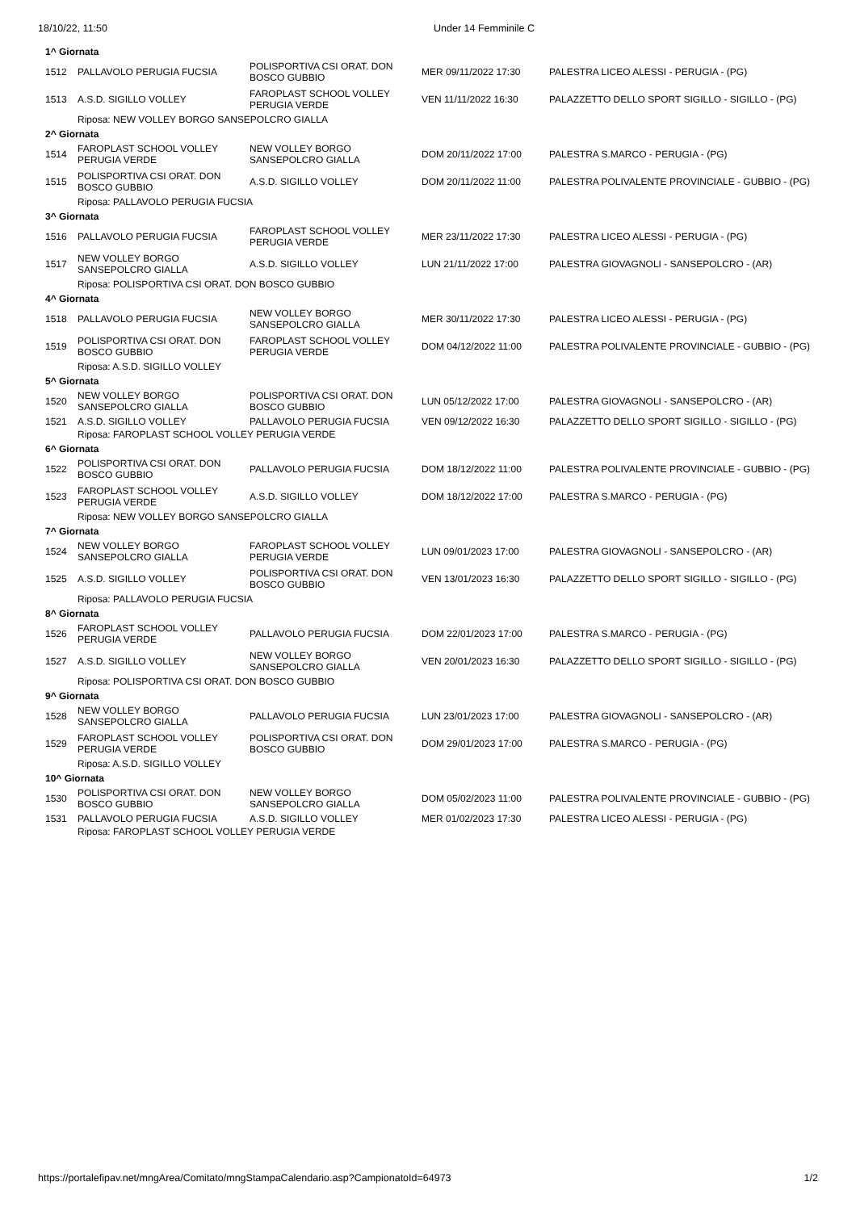18/10/22, 11:50 Under 14 Femminile C
| 1^ Giornata | | | | |
| 1512 | PALLAVOLO PERUGIA FUCSIA | POLISPORTIVA CSI ORAT. DON BOSCO GUBBIO | MER 09/11/2022 17:30 | PALESTRA LICEO ALESSI - PERUGIA - (PG) |
| 1513 | A.S.D. SIGILLO VOLLEY | FAROPLAST SCHOOL VOLLEY PERUGIA VERDE | VEN 11/11/2022 16:30 | PALAZZETTO DELLO SPORT SIGILLO - SIGILLO - (PG) |
| | Riposa: NEW VOLLEY BORGO SANSEPOLCRO GIALLA | | | |
| 2^ Giornata | | | | |
| 1514 | FAROPLAST SCHOOL VOLLEY PERUGIA VERDE | NEW VOLLEY BORGO SANSEPOLCRO GIALLA | DOM 20/11/2022 17:00 | PALESTRA S.MARCO - PERUGIA - (PG) |
| 1515 | POLISPORTIVA CSI ORAT. DON BOSCO GUBBIO | A.S.D. SIGILLO VOLLEY | DOM 20/11/2022 11:00 | PALESTRA POLIVALENTE PROVINCIALE - GUBBIO - (PG) |
| | Riposa: PALLAVOLO PERUGIA FUCSIA | | | |
| 3^ Giornata | | | | |
| 1516 | PALLAVOLO PERUGIA FUCSIA | FAROPLAST SCHOOL VOLLEY PERUGIA VERDE | MER 23/11/2022 17:30 | PALESTRA LICEO ALESSI - PERUGIA - (PG) |
| 1517 | NEW VOLLEY BORGO SANSEPOLCRO GIALLA | A.S.D. SIGILLO VOLLEY | LUN 21/11/2022 17:00 | PALESTRA GIOVAGNOLI - SANSEPOLCRO - (AR) |
| | Riposa: POLISPORTIVA CSI ORAT. DON BOSCO GUBBIO | | | |
| 4^ Giornata | | | | |
| 1518 | PALLAVOLO PERUGIA FUCSIA | NEW VOLLEY BORGO SANSEPOLCRO GIALLA | MER 30/11/2022 17:30 | PALESTRA LICEO ALESSI - PERUGIA - (PG) |
| 1519 | POLISPORTIVA CSI ORAT. DON BOSCO GUBBIO | FAROPLAST SCHOOL VOLLEY PERUGIA VERDE | DOM 04/12/2022 11:00 | PALESTRA POLIVALENTE PROVINCIALE - GUBBIO - (PG) |
| | Riposa: A.S.D. SIGILLO VOLLEY | | | |
| 5^ Giornata | | | | |
| 1520 | NEW VOLLEY BORGO SANSEPOLCRO GIALLA | POLISPORTIVA CSI ORAT. DON BOSCO GUBBIO | LUN 05/12/2022 17:00 | PALESTRA GIOVAGNOLI - SANSEPOLCRO - (AR) |
| 1521 | A.S.D. SIGILLO VOLLEY | PALLAVOLO PERUGIA FUCSIA | VEN 09/12/2022 16:30 | PALAZZETTO DELLO SPORT SIGILLO - SIGILLO - (PG) |
| | Riposa: FAROPLAST SCHOOL VOLLEY PERUGIA VERDE | | | |
| 6^ Giornata | | | | |
| 1522 | POLISPORTIVA CSI ORAT. DON BOSCO GUBBIO | PALLAVOLO PERUGIA FUCSIA | DOM 18/12/2022 11:00 | PALESTRA POLIVALENTE PROVINCIALE - GUBBIO - (PG) |
| 1523 | FAROPLAST SCHOOL VOLLEY PERUGIA VERDE | A.S.D. SIGILLO VOLLEY | DOM 18/12/2022 17:00 | PALESTRA S.MARCO - PERUGIA - (PG) |
| | Riposa: NEW VOLLEY BORGO SANSEPOLCRO GIALLA | | | |
| 7^ Giornata | | | | |
| 1524 | NEW VOLLEY BORGO SANSEPOLCRO GIALLA | FAROPLAST SCHOOL VOLLEY PERUGIA VERDE | LUN 09/01/2023 17:00 | PALESTRA GIOVAGNOLI - SANSEPOLCRO - (AR) |
| 1525 | A.S.D. SIGILLO VOLLEY | POLISPORTIVA CSI ORAT. DON BOSCO GUBBIO | VEN 13/01/2023 16:30 | PALAZZETTO DELLO SPORT SIGILLO - SIGILLO - (PG) |
| | Riposa: PALLAVOLO PERUGIA FUCSIA | | | |
| 8^ Giornata | | | | |
| 1526 | FAROPLAST SCHOOL VOLLEY PERUGIA VERDE | PALLAVOLO PERUGIA FUCSIA | DOM 22/01/2023 17:00 | PALESTRA S.MARCO - PERUGIA - (PG) |
| 1527 | A.S.D. SIGILLO VOLLEY | NEW VOLLEY BORGO SANSEPOLCRO GIALLA | VEN 20/01/2023 16:30 | PALAZZETTO DELLO SPORT SIGILLO - SIGILLO - (PG) |
| | Riposa: POLISPORTIVA CSI ORAT. DON BOSCO GUBBIO | | | |
| 9^ Giornata | | | | |
| 1528 | NEW VOLLEY BORGO SANSEPOLCRO GIALLA | PALLAVOLO PERUGIA FUCSIA | LUN 23/01/2023 17:00 | PALESTRA GIOVAGNOLI - SANSEPOLCRO - (AR) |
| 1529 | FAROPLAST SCHOOL VOLLEY PERUGIA VERDE | POLISPORTIVA CSI ORAT. DON BOSCO GUBBIO | DOM 29/01/2023 17:00 | PALESTRA S.MARCO - PERUGIA - (PG) |
| | Riposa: A.S.D. SIGILLO VOLLEY | | | |
| 10^ Giornata | | | | |
| 1530 | POLISPORTIVA CSI ORAT. DON BOSCO GUBBIO | NEW VOLLEY BORGO SANSEPOLCRO GIALLA | DOM 05/02/2023 11:00 | PALESTRA POLIVALENTE PROVINCIALE - GUBBIO - (PG) |
| 1531 | PALLAVOLO PERUGIA FUCSIA | A.S.D. SIGILLO VOLLEY | MER 01/02/2023 17:30 | PALESTRA LICEO ALESSI - PERUGIA - (PG) |
| | Riposa: FAROPLAST SCHOOL VOLLEY PERUGIA VERDE | | | |
https://portalefipav.net/mngArea/Comitato/mngStampaCalendario.asp?CampionatoId=64973 1/2